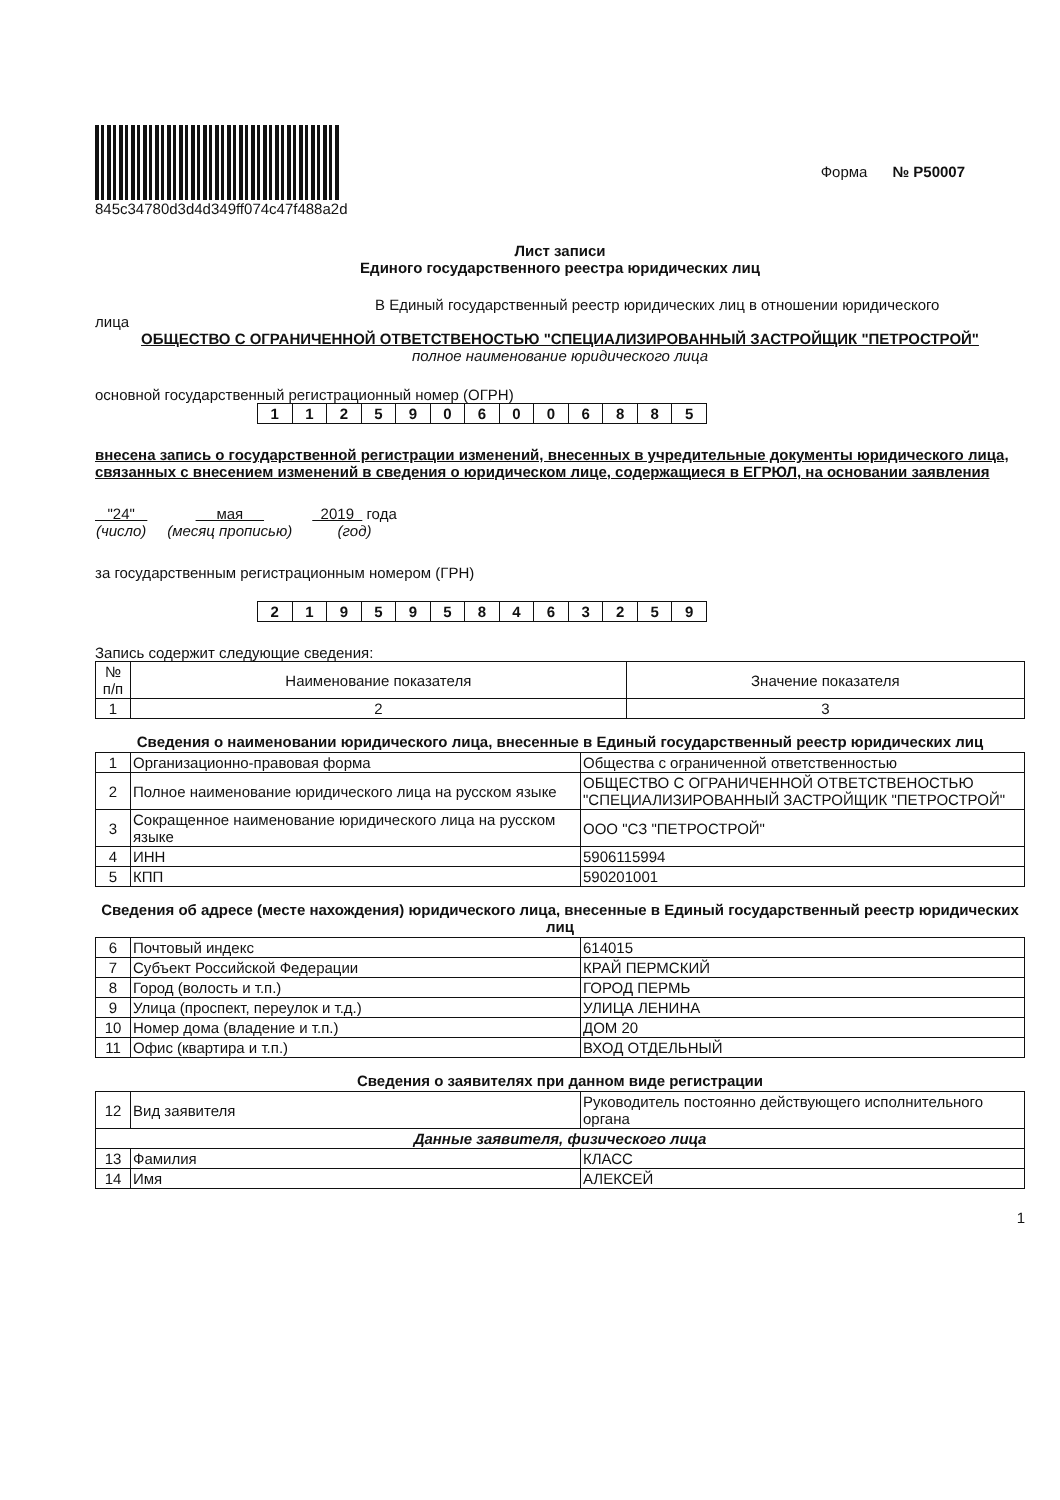845c34780d3d4d349ff074c47f488a2d
Форма № Р50007
Лист записи
Единого государственного реестра юридических лиц
В Единый государственный реестр юридических лиц в отношении юридического
лица
ОБЩЕСТВО С ОГРАНИЧЕННОЙ ОТВЕТСТВЕНОСТЬЮ "СПЕЦИАЛИЗИРОВАННЫЙ ЗАСТРОЙЩИК "ПЕТРОСТРОЙ"
полное наименование юридического лица
основной государственный регистрационный номер (ОГРН)
| 1 | 1 | 2 | 5 | 9 | 0 | 6 | 0 | 0 | 6 | 8 | 8 | 5 |
внесена запись о государственной регистрации изменений, внесенных в учредительные документы юридического лица, связанных с внесением изменений в сведения о юридическом лице, содержащиеся в ЕГРЮЛ, на основании заявления
"24"
(число)
мая
(месяц прописью)
2019 года
(год)
за государственным регистрационным номером (ГРН)
| 2 | 1 | 9 | 5 | 9 | 5 | 8 | 4 | 6 | 3 | 2 | 5 | 9 |
Запись содержит следующие сведения:
| № п/п | Наименование показателя | Значение показателя |
| --- | --- | --- |
| 1 | 2 | 3 |
Сведения о наименовании юридического лица, внесенные в Единый государственный реестр юридических лиц
| 1 | Организационно-правовая форма | Общества с ограниченной ответственностью |
| 2 | Полное наименование юридического лица на русском языке | ОБЩЕСТВО С ОГРАНИЧЕННОЙ ОТВЕТСТВЕНОСТЬЮ "СПЕЦИАЛИЗИРОВАННЫЙ ЗАСТРОЙЩИК "ПЕТРОСТРОЙ" |
| 3 | Сокращенное наименование юридического лица на русском языке | ООО "СЗ "ПЕТРОСТРОЙ" |
| 4 | ИНН | 5906115994 |
| 5 | КПП | 590201001 |
Сведения об адресе (месте нахождения) юридического лица, внесенные в Единый государственный реестр юридических лиц
| 6 | Почтовый индекс | 614015 |
| 7 | Субъект Российской Федерации | КРАЙ ПЕРМСКИЙ |
| 8 | Город (волость и т.п.) | ГОРОД ПЕРМЬ |
| 9 | Улица (проспект, переулок и т.д.) | УЛИЦА ЛЕНИНА |
| 10 | Номер дома (владение и т.п.) | ДОМ 20 |
| 11 | Офис (квартира и т.п.) | ВХОД ОТДЕЛЬНЫЙ |
Сведения о заявителях при данном виде регистрации
| 12 | Вид заявителя | Руководитель постоянно действующего исполнительного органа |
| Данные заявителя, физического лица | | |
| 13 | Фамилия | КЛАСС |
| 14 | Имя | АЛЕКСЕЙ |
1